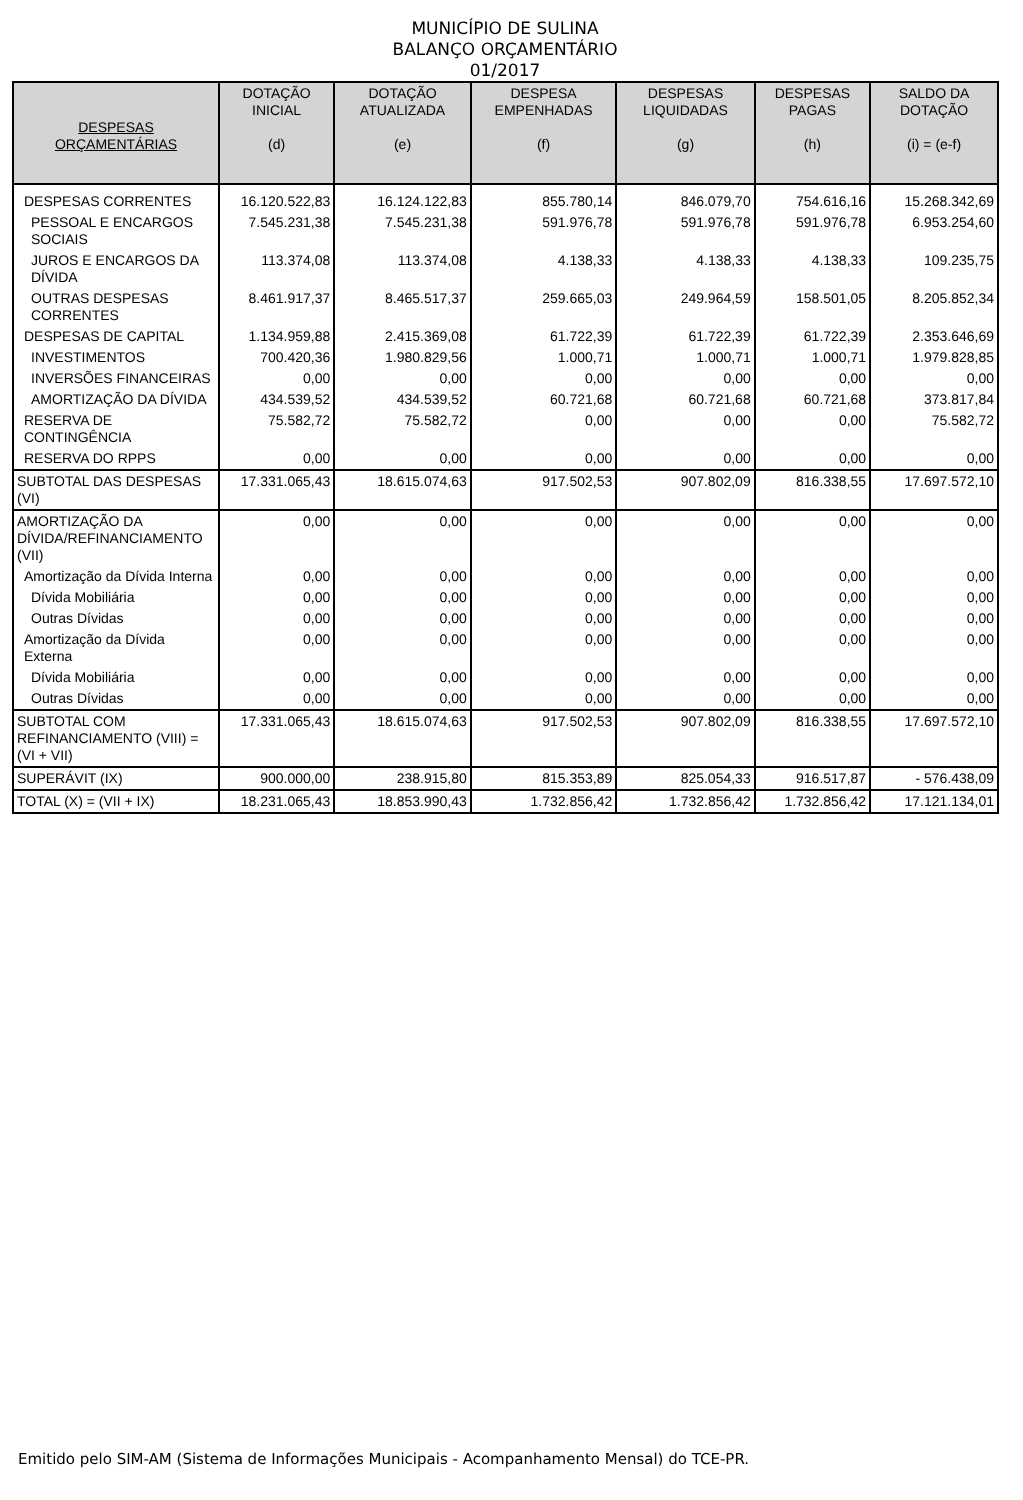MUNICÍPIO DE SULINA
BALANÇO ORÇAMENTÁRIO
01/2017
| DESPESAS ORÇAMENTÁRIAS | DOTAÇÃO INICIAL (d) | DOTAÇÃO ATUALIZADA (e) | DESPESA EMPENHADAS (f) | DESPESAS LIQUIDADAS (g) | DESPESAS PAGAS (h) | SALDO DA DOTAÇÃO (i) = (e-f) |
| --- | --- | --- | --- | --- | --- | --- |
| DESPESAS CORRENTES | 16.120.522,83 | 16.124.122,83 | 855.780,14 | 846.079,70 | 754.616,16 | 15.268.342,69 |
| PESSOAL E ENCARGOS SOCIAIS | 7.545.231,38 | 7.545.231,38 | 591.976,78 | 591.976,78 | 591.976,78 | 6.953.254,60 |
| JUROS E ENCARGOS DA DÍVIDA | 113.374,08 | 113.374,08 | 4.138,33 | 4.138,33 | 4.138,33 | 109.235,75 |
| OUTRAS DESPESAS CORRENTES | 8.461.917,37 | 8.465.517,37 | 259.665,03 | 249.964,59 | 158.501,05 | 8.205.852,34 |
| DESPESAS DE CAPITAL | 1.134.959,88 | 2.415.369,08 | 61.722,39 | 61.722,39 | 61.722,39 | 2.353.646,69 |
| INVESTIMENTOS | 700.420,36 | 1.980.829,56 | 1.000,71 | 1.000,71 | 1.000,71 | 1.979.828,85 |
| INVERSÕES FINANCEIRAS | 0,00 | 0,00 | 0,00 | 0,00 | 0,00 | 0,00 |
| AMORTIZAÇÃO DA DÍVIDA | 434.539,52 | 434.539,52 | 60.721,68 | 60.721,68 | 60.721,68 | 373.817,84 |
| RESERVA DE CONTINGÊNCIA | 75.582,72 | 75.582,72 | 0,00 | 0,00 | 0,00 | 75.582,72 |
| RESERVA DO RPPS | 0,00 | 0,00 | 0,00 | 0,00 | 0,00 | 0,00 |
| SUBTOTAL DAS DESPESAS (VI) | 17.331.065,43 | 18.615.074,63 | 917.502,53 | 907.802,09 | 816.338,55 | 17.697.572,10 |
| AMORTIZAÇÃO DA DÍVIDA/REFINANCIAMENTO (VII) | 0,00 | 0,00 | 0,00 | 0,00 | 0,00 | 0,00 |
| Amortização da Dívida Interna | 0,00 | 0,00 | 0,00 | 0,00 | 0,00 | 0,00 |
| Dívida Mobiliária | 0,00 | 0,00 | 0,00 | 0,00 | 0,00 | 0,00 |
| Outras Dívidas | 0,00 | 0,00 | 0,00 | 0,00 | 0,00 | 0,00 |
| Amortização da Dívida Externa | 0,00 | 0,00 | 0,00 | 0,00 | 0,00 | 0,00 |
| Dívida Mobiliária | 0,00 | 0,00 | 0,00 | 0,00 | 0,00 | 0,00 |
| Outras Dívidas | 0,00 | 0,00 | 0,00 | 0,00 | 0,00 | 0,00 |
| SUBTOTAL COM REFINANCIAMENTO (VIII) = (VI + VII) | 17.331.065,43 | 18.615.074,63 | 917.502,53 | 907.802,09 | 816.338,55 | 17.697.572,10 |
| SUPERÁVIT (IX) | 900.000,00 | 238.915,80 | 815.353,89 | 825.054,33 | 916.517,87 | - 576.438,09 |
| TOTAL (X) = (VII + IX) | 18.231.065,43 | 18.853.990,43 | 1.732.856,42 | 1.732.856,42 | 1.732.856,42 | 17.121.134,01 |
Emitido pelo SIM-AM (Sistema de Informações Municipais - Acompanhamento Mensal) do TCE-PR.